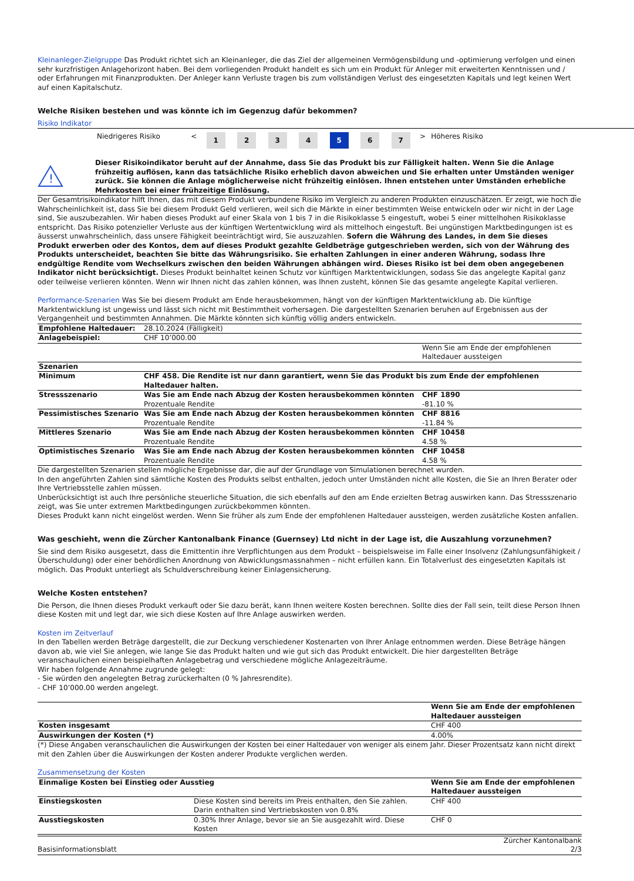Kleinanleger-Zielgruppe Das Produkt richtet sich an Kleinanleger, die das Ziel der allgemeinen Vermögensbildung und -optimierung verfolgen und einen sehr kurzfristigen Anlagehorizont haben. Bei dem vorliegenden Produkt handelt es sich um ein Produkt für Anleger mit erweiterten Kenntnissen und / oder Erfahrungen mit Finanzprodukten. Der Anleger kann Verluste tragen bis zum vollständigen Verlust des eingesetzten Kapitals und legt keinen Wert auf einen Kapitalschutz.
Welche Risiken bestehen und was könnte ich im Gegenzug dafür bekommen?
Risiko Indikator
| Niedrigeres Risiko | < | 1 | 2 | 3 | 4 | 5 | 6 | 7 | > | Höheres Risiko |
!
Dieser Risikoindikator beruht auf der Annahme, dass Sie das Produkt bis zur Fälligkeit halten. Wenn Sie die Anlage frühzeitig auflösen, kann das tatsächliche Risiko erheblich davon abweichen und Sie erhalten unter Umständen weniger zurück. Sie können die Anlage möglicherweise nicht frühzeitig einlösen. Ihnen entstehen unter Umständen erhebliche Mehrkosten bei einer frühzeitige Einlösung.
Der Gesamtrisikoindikator hilft Ihnen, das mit diesem Produkt verbundene Risiko im Vergleich zu anderen Produkten einzuschätzen. Er zeigt, wie hoch die Wahrscheinlichkeit ist, dass Sie bei diesem Produkt Geld verlieren, weil sich die Märkte in einer bestimmten Weise entwickeln oder wir nicht in der Lage sind, Sie auszubezahlen. Wir haben dieses Produkt auf einer Skala von 1 bis 7 in die Risikoklasse 5 eingestuft, wobei 5 einer mittelhohen Risikoklasse entspricht. Das Risiko potenzieller Verluste aus der künftigen Wertentwicklung wird als mittelhoch eingestuft. Bei ungünstigen Marktbedingungen ist es äusserst unwahrscheinlich, dass unsere Fähigkeit beeinträchtigt wird, Sie auszuzahlen. Sofern die Währung des Landes, in dem Sie dieses Produkt erwerben oder des Kontos, dem auf dieses Produkt gezahlte Geldbeträge gutgeschrieben werden, sich von der Währung des Produkts unterscheidet, beachten Sie bitte das Währungsrisiko. Sie erhalten Zahlungen in einer anderen Währung, sodass Ihre endgültige Rendite vom Wechselkurs zwischen den beiden Währungen abhängen wird. Dieses Risiko ist bei dem oben angegebenen Indikator nicht berücksichtigt. Dieses Produkt beinhaltet keinen Schutz vor künftigen Marktentwicklungen, sodass Sie das angelegte Kapital ganz oder teilweise verlieren könnten. Wenn wir Ihnen nicht das zahlen können, was Ihnen zusteht, können Sie das gesamte angelegte Kapital verlieren.
Performance-Szenarien Was Sie bei diesem Produkt am Ende herausbekommen, hängt von der künftigen Marktentwicklung ab. Die künftige Marktentwicklung ist ungewiss und lässt sich nicht mit Bestimmtheit vorhersagen. Die dargestellten Szenarien beruhen auf Ergebnissen aus der Vergangenheit und bestimmten Annahmen. Die Märkte könnten sich künftig völlig anders entwickeln.
| Empfohlene Haltedauer: | 28.10.2024 (Fälligkeit) | |
| Anlagebeispiel: | CHF 10’000.00 | |
| | | Wenn Sie am Ende der empfohlenen Haltedauer aussteigen |
| Szenarien | | |
| Minimum | CHF 458. Die Rendite ist nur dann garantiert, wenn Sie das Produkt bis zum Ende der empfohlenen Haltedauer halten. | |
| Stressszenario | Was Sie am Ende nach Abzug der Kosten herausbekommen könnten Prozentuale Rendite | CHF 1890 -81.10 % |
| Pessimistisches Szenario | Was Sie am Ende nach Abzug der Kosten herausbekommen könnten Prozentuale Rendite | CHF 8816 -11.84 % |
| Mittleres Szenario | Was Sie am Ende nach Abzug der Kosten herausbekommen könnten Prozentuale Rendite | CHF 10458 4.58 % |
| Optimistisches Szenario | Was Sie am Ende nach Abzug der Kosten herausbekommen könnten Prozentuale Rendite | CHF 10458 4.58 % |
Die dargestellten Szenarien stellen mögliche Ergebnisse dar, die auf der Grundlage von Simulationen berechnet wurden.
In den angeführten Zahlen sind sämtliche Kosten des Produkts selbst enthalten, jedoch unter Umständen nicht alle Kosten, die Sie an Ihren Berater oder Ihre Vertriebsstelle zahlen müssen.
Unberücksichtigt ist auch Ihre persönliche steuerliche Situation, die sich ebenfalls auf den am Ende erzielten Betrag auswirken kann. Das Stressszenario zeigt, was Sie unter extremen Marktbedingungen zurückbekommen könnten.
Dieses Produkt kann nicht eingelöst werden. Wenn Sie früher als zum Ende der empfohlenen Haltedauer aussteigen, werden zusätzliche Kosten anfallen.
Was geschieht, wenn die Zürcher Kantonalbank Finance (Guernsey) Ltd nicht in der Lage ist, die Auszahlung vorzunehmen?
Sie sind dem Risiko ausgesetzt, dass die Emittentin ihre Verpflichtungen aus dem Produkt – beispielsweise im Falle einer Insolvenz (Zahlungsunfähigkeit / Überschuldung) oder einer behördlichen Anordnung von Abwicklungsmassnahmen – nicht erfüllen kann. Ein Totalverlust des eingesetzten Kapitals ist möglich. Das Produkt unterliegt als Schuldverschreibung keiner Einlagensicherung.
Welche Kosten entstehen?
Die Person, die Ihnen dieses Produkt verkauft oder Sie dazu berät, kann Ihnen weitere Kosten berechnen. Sollte dies der Fall sein, teilt diese Person Ihnen diese Kosten mit und legt dar, wie sich diese Kosten auf Ihre Anlage auswirken werden.
Kosten im Zeitverlauf
In den Tabellen werden Beträge dargestellt, die zur Deckung verschiedener Kostenarten von Ihrer Anlage entnommen werden. Diese Beträge hängen davon ab, wie viel Sie anlegen, wie lange Sie das Produkt halten und wie gut sich das Produkt entwickelt. Die hier dargestellten Beträge veranschaulichen einen beispielhaften Anlagebetrag und verschiedene mögliche Anlagezeiträume.
Wir haben folgende Annahme zugrunde gelegt:
- Sie würden den angelegten Betrag zurückerhalten (0 % Jahresrendite).
- CHF 10’000.00 werden angelegt.
| | Wenn Sie am Ende der empfohlenen Haltedauer aussteigen |
| Kosten insgesamt | CHF 400 |
| Auswirkungen der Kosten (*) | 4.00% |
(*) Diese Angaben veranschaulichen die Auswirkungen der Kosten bei einer Haltedauer von weniger als einem Jahr. Dieser Prozentsatz kann nicht direkt mit den Zahlen über die Auswirkungen der Kosten anderer Produkte verglichen werden.
Zusammensetzung der Kosten
| Einmalige Kosten bei Einstieg oder Ausstieg | | Wenn Sie am Ende der empfohlenen Haltedauer aussteigen |
| Einstiegskosten | Diese Kosten sind bereits im Preis enthalten, den Sie zahlen. Darin enthalten sind Vertriebskosten von 0.8% | CHF 400 |
| Ausstiegskosten | 0.30% Ihrer Anlage, bevor sie an Sie ausgezahlt wird. Diese Kosten | CHF 0 |
Basisinformationsblatt Zürcher Kantonalbank
2/3